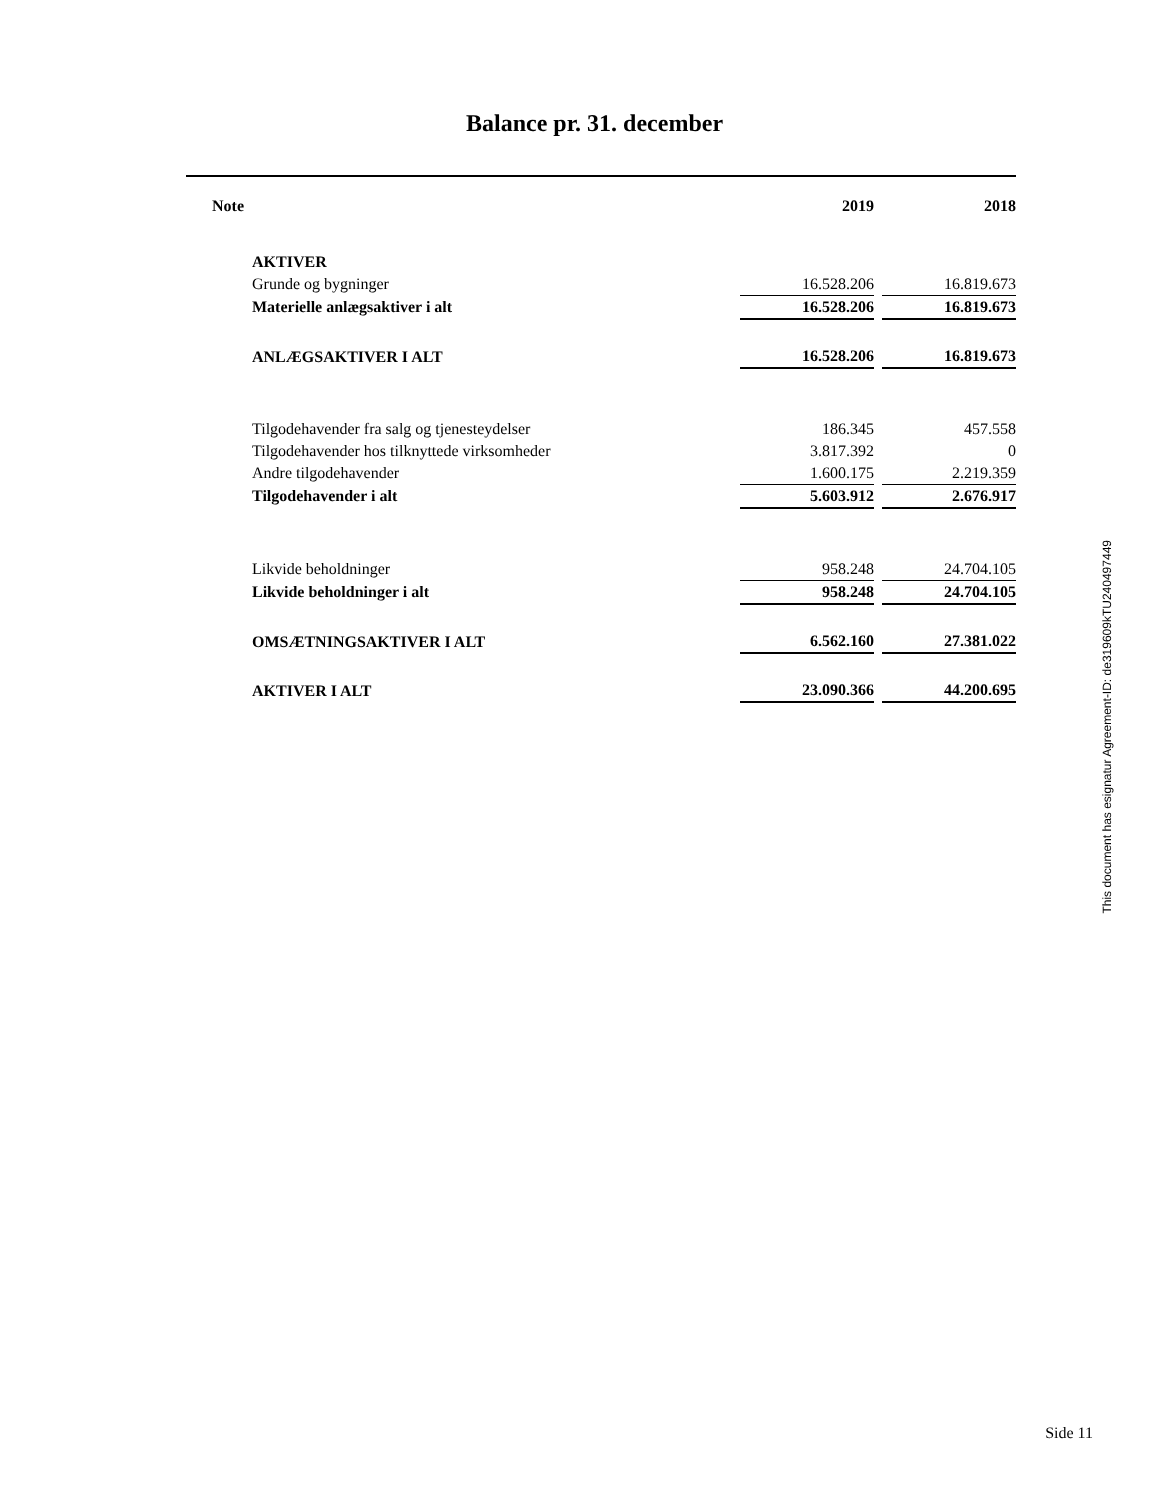Balance pr. 31. december
| Note | | 2019 | | 2018 |
| --- | --- | --- | --- | --- |
| | AKTIVER | | | |
| | Grunde og bygninger | 16.528.206 | | 16.819.673 |
| | Materielle anlægsaktiver i alt | 16.528.206 | | 16.819.673 |
| | ANLÆGSAKTIVER I ALT | 16.528.206 | | 16.819.673 |
| | Tilgodehavender fra salg og tjenesteydelser | 186.345 | | 457.558 |
| | Tilgodehavender hos tilknyttede virksomheder | 3.817.392 | | 0 |
| | Andre tilgodehavender | 1.600.175 | | 2.219.359 |
| | Tilgodehavender i alt | 5.603.912 | | 2.676.917 |
| | Likvide beholdninger | 958.248 | | 24.704.105 |
| | Likvide beholdninger i alt | 958.248 | | 24.704.105 |
| | OMSÆTNINGSAKTIVER I ALT | 6.562.160 | | 27.381.022 |
| | AKTIVER I ALT | 23.090.366 | | 44.200.695 |
This document has esignatur Agreement-ID: de319609kTU240497449
Side 11